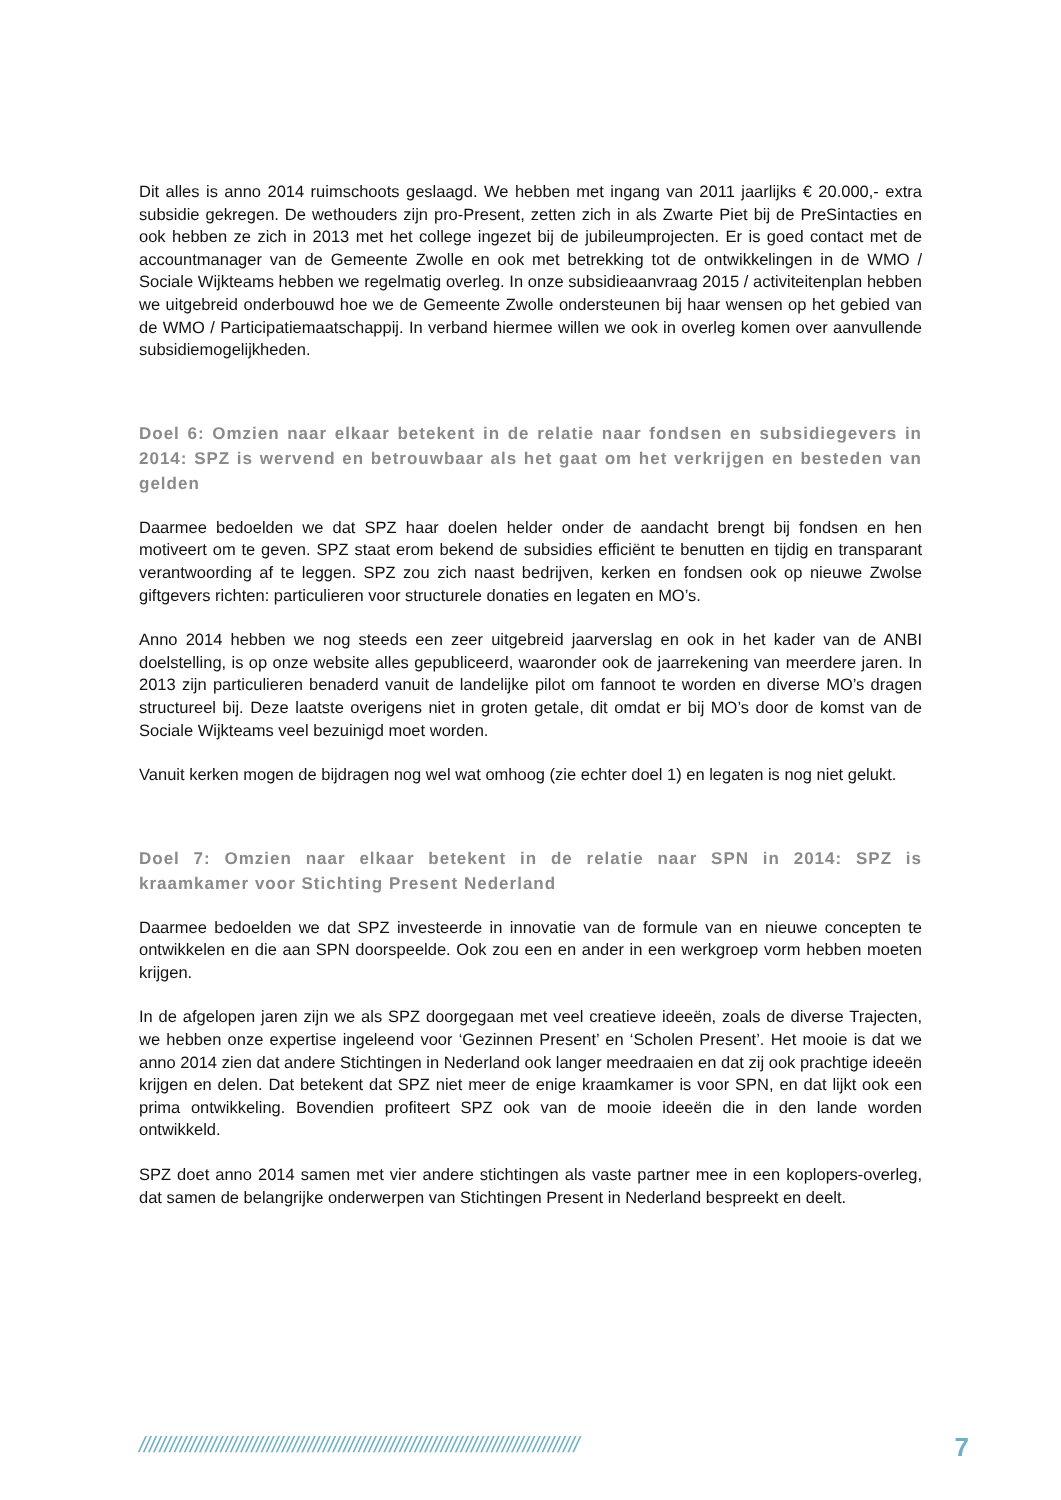Dit alles is anno 2014 ruimschoots geslaagd. We hebben met ingang van 2011 jaarlijks € 20.000,- extra subsidie gekregen. De wethouders zijn pro-Present, zetten zich in als Zwarte Piet bij de PreSintacties en ook hebben ze zich in 2013 met het college ingezet bij de jubileumprojecten. Er is goed contact met de accountmanager van de Gemeente Zwolle en ook met betrekking tot de ontwikkelingen in de WMO / Sociale Wijkteams hebben we regelmatig overleg. In onze subsidieaanvraag 2015 / activiteitenplan hebben we uitgebreid onderbouwd hoe we de Gemeente Zwolle ondersteunen bij haar wensen op het gebied van de WMO / Participatiemaatschappij. In verband hiermee willen we ook in overleg komen over aanvullende subsidiemogelijkheden.
Doel 6: Omzien naar elkaar betekent in de relatie naar fondsen en subsidiegevers in 2014: SPZ is wervend en betrouwbaar als het gaat om het verkrijgen en besteden van gelden
Daarmee bedoelden we dat SPZ haar doelen helder onder de aandacht brengt bij fondsen en hen motiveert om te geven. SPZ staat erom bekend de subsidies efficiënt te benutten en tijdig en transparant verantwoording af te leggen. SPZ zou zich naast bedrijven, kerken en fondsen ook op nieuwe Zwolse giftgevers richten: particulieren voor structurele donaties en legaten en MO’s.
Anno 2014 hebben we nog steeds een zeer uitgebreid jaarverslag en ook in het kader van de ANBI doelstelling, is op onze website alles gepubliceerd, waaronder ook de jaarrekening van meerdere jaren. In 2013 zijn particulieren benaderd vanuit de landelijke pilot om fannoot te worden en diverse MO’s dragen structureel bij. Deze laatste overigens niet in groten getale, dit omdat er bij MO’s door de komst van de Sociale Wijkteams veel bezuinigd moet worden.
Vanuit kerken mogen de bijdragen nog wel wat omhoog (zie echter doel 1) en legaten is nog niet gelukt.
Doel 7: Omzien naar elkaar betekent in de relatie naar SPN in 2014: SPZ is kraamkamer voor Stichting Present Nederland
Daarmee bedoelden we dat SPZ investeerde in innovatie van de formule van en nieuwe concepten te ontwikkelen en die aan SPN doorspeelde. Ook zou een en ander in een werkgroep vorm hebben moeten krijgen.
In de afgelopen jaren zijn we als SPZ doorgegaan met veel creatieve ideeën, zoals de diverse Trajecten, we hebben onze expertise ingeleend voor ‘Gezinnen Present’ en ‘Scholen Present’. Het mooie is dat we anno 2014 zien dat andere Stichtingen in Nederland ook langer meedraaien en dat zij ook prachtige ideeën krijgen en delen. Dat betekent dat SPZ niet meer de enige kraamkamer is voor SPN, en dat lijkt ook een prima ontwikkeling. Bovendien profiteert SPZ ook van de mooie ideeën die in den lande worden ontwikkeld.
SPZ doet anno 2014 samen met vier andere stichtingen als vaste partner mee in een koplopers-overleg, dat samen de belangrijke onderwerpen van Stichtingen Present in Nederland bespreekt en deelt.
////////////////////////////////////////////////////////////////////////////////////// 7